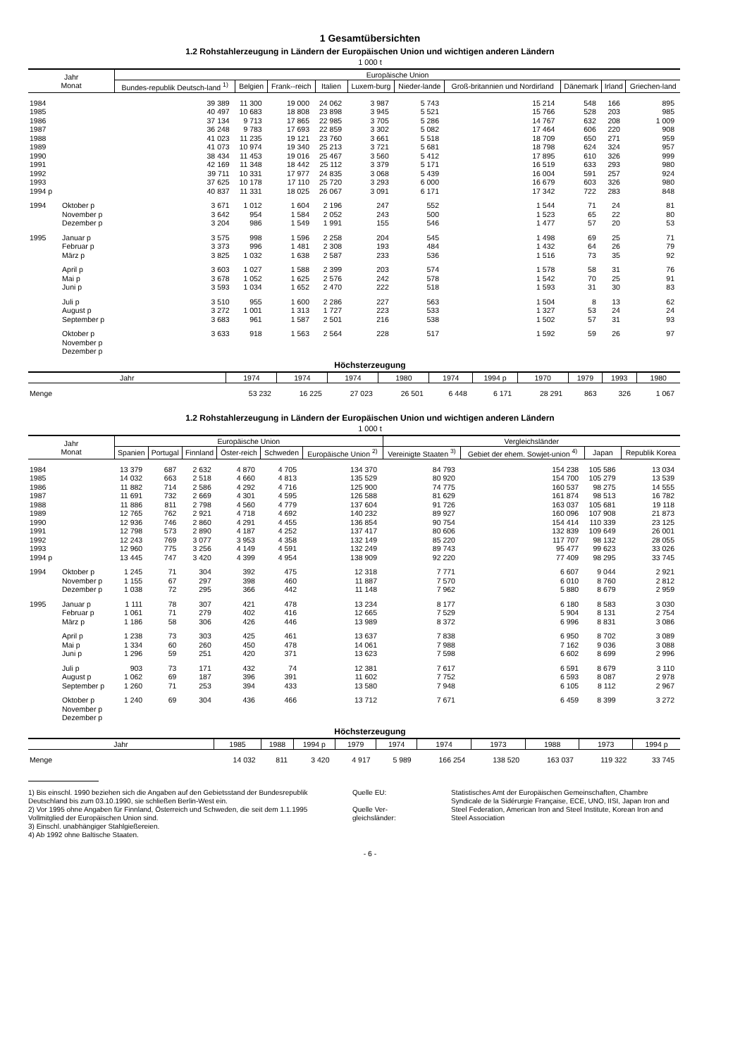1 Gesamtübersichten
1.2 Rohstahlerzeugung in Ländern der Europäischen Union und wichtigen anderen Ländern
1 000 t
| Jahr Monat | | Europäische Union | | | | | | | | | |
| --- | --- | --- | --- | --- | --- | --- | --- | --- | --- | --- | --- |
| | | Bundes-republik Deutsch-land <sup>1)</sup> | Belgien | Frank--reich | Italien | Luxem-burg | Nieder-lande | Groß-britannien und Nordirland | Dänemark | Irland | Griechen-land |
| 1984 | | 39 389 | 11 300 | 19 000 | 24 062 | 3 987 | 5 743 | 15 214 | 548 | 166 | 895 |
| 1985 | | 40 497 | 10 683 | 18 808 | 23 898 | 3 945 | 5 521 | 15 766 | 528 | 203 | 985 |
| 1986 | | 37 134 | 9 713 | 17 865 | 22 985 | 3 705 | 5 286 | 14 767 | 632 | 208 | 1 009 |
| 1987 | | 36 248 | 9 783 | 17 693 | 22 859 | 3 302 | 5 082 | 17 464 | 606 | 220 | 908 |
| 1988 | | 41 023 | 11 235 | 19 121 | 23 760 | 3 661 | 5 518 | 18 709 | 650 | 271 | 959 |
| 1989 | | 41 073 | 10 974 | 19 340 | 25 213 | 3 721 | 5 681 | 18 798 | 624 | 324 | 957 |
| 1990 | | 38 434 | 11 453 | 19 016 | 25 467 | 3 560 | 5 412 | 17 895 | 610 | 326 | 999 |
| 1991 | | 42 169 | 11 348 | 18 442 | 25 112 | 3 379 | 5 171 | 16 519 | 633 | 293 | 980 |
| 1992 | | 39 711 | 10 331 | 17 977 | 24 835 | 3 068 | 5 439 | 16 004 | 591 | 257 | 924 |
| 1993 | | 37 625 | 10 178 | 17 110 | 25 720 | 3 293 | 6 000 | 16 679 | 603 | 326 | 980 |
| 1994 p | | 40 837 | 11 331 | 18 025 | 26 067 | 3 091 | 6 171 | 17 342 | 722 | 283 | 848 |
| 1994 | Oktober p | 3 671 | 1 012 | 1 604 | 2 196 | 247 | 552 | 1 544 | 71 | 24 | 81 |
| | November p | 3 642 | 954 | 1 584 | 2 052 | 243 | 500 | 1 523 | 65 | 22 | 80 |
| | Dezember p | 3 204 | 986 | 1 549 | 1 991 | 155 | 546 | 1 477 | 57 | 20 | 53 |
| 1995 | Januar p | 3 575 | 998 | 1 596 | 2 258 | 204 | 545 | 1 498 | 69 | 25 | 71 |
| | Februar p | 3 373 | 996 | 1 481 | 2 308 | 193 | 484 | 1 432 | 64 | 26 | 79 |
| | März p | 3 825 | 1 032 | 1 638 | 2 587 | 233 | 536 | 1 516 | 73 | 35 | 92 |
| | April p | 3 603 | 1 027 | 1 588 | 2 399 | 203 | 574 | 1 578 | 58 | 31 | 76 |
| | Mai p | 3 678 | 1 052 | 1 625 | 2 576 | 242 | 578 | 1 542 | 70 | 25 | 91 |
| | Juni p | 3 593 | 1 034 | 1 652 | 2 470 | 222 | 518 | 1 593 | 31 | 30 | 83 |
| | Juli p | 3 510 | 955 | 1 600 | 2 286 | 227 | 563 | 1 504 | 8 | 13 | 62 |
| | August p | 3 272 | 1 001 | 1 313 | 1 727 | 223 | 533 | 1 327 | 53 | 24 | 24 |
| | September p | 3 683 | 961 | 1 587 | 2 501 | 216 | 538 | 1 502 | 57 | 31 | 93 |
| | Oktober p | 3 633 | 918 | 1 563 | 2 564 | 228 | 517 | 1 592 | 59 | 26 | 97 |
| | November p | | | | | | | | | | |
| | Dezember p | | | | | | | | | | |
Höchsterzeugung
| Jahr | 1974 | 1974 | 1974 | 1980 | 1974 | 1994 p | 1970 | 1979 | 1993 | 1980 |
| --- | --- | --- | --- | --- | --- | --- | --- | --- | --- | --- |
| Menge | 53 232 | 16 225 | 27 023 | 26 501 | 6 448 | 6 171 | 28 291 | 863 | 326 | 1 067 |
1.2 Rohstahlerzeugung in Ländern der Europäischen Union und wichtigen anderen Ländern
1 000 t
| Jahr Monat | | Europäische Union | | | | | | Vergleichsländer | | | |
| --- | --- | --- | --- | --- | --- | --- | --- | --- | --- | --- | --- |
| | | Spanien | Portugal | Finnland | Öster-reich | Schweden | Europäische Union <sup>2)</sup> | Vereinigte Staaten <sup>3)</sup> | Gebiet der ehem. Sowjet-union <sup>4)</sup> | Japan | Republik Korea |
| 1984 | | 13 379 | 687 | 2 632 | 4 870 | 4 705 | 134 370 | 84 793 | 154 238 | 105 586 | 13 034 |
| 1985 | | 14 032 | 663 | 2 518 | 4 660 | 4 813 | 135 529 | 80 920 | 154 700 | 105 279 | 13 539 |
| 1986 | | 11 882 | 714 | 2 586 | 4 292 | 4 716 | 125 900 | 74 775 | 160 537 | 98 275 | 14 555 |
| 1987 | | 11 691 | 732 | 2 669 | 4 301 | 4 595 | 126 588 | 81 629 | 161 874 | 98 513 | 16 782 |
| 1988 | | 11 886 | 811 | 2 798 | 4 560 | 4 779 | 137 604 | 91 726 | 163 037 | 105 681 | 19 118 |
| 1989 | | 12 765 | 762 | 2 921 | 4 718 | 4 692 | 140 232 | 89 927 | 160 096 | 107 908 | 21 873 |
| 1990 | | 12 936 | 746 | 2 860 | 4 291 | 4 455 | 136 854 | 90 754 | 154 414 | 110 339 | 23 125 |
| 1991 | | 12 798 | 573 | 2 890 | 4 187 | 4 252 | 137 417 | 80 606 | 132 839 | 109 649 | 26 001 |
| 1992 | | 12 243 | 769 | 3 077 | 3 953 | 4 358 | 132 149 | 85 220 | 117 707 | 98 132 | 28 055 |
| 1993 | | 12 960 | 775 | 3 256 | 4 149 | 4 591 | 132 249 | 89 743 | 95 477 | 99 623 | 33 026 |
| 1994 p | | 13 445 | 747 | 3 420 | 4 399 | 4 954 | 138 909 | 92 220 | 77 409 | 98 295 | 33 745 |
| 1994 | Oktober p | 1 245 | 71 | 304 | 392 | 475 | 12 318 | 7 771 | 6 607 | 9 044 | 2 921 |
| | November p | 1 155 | 67 | 297 | 398 | 460 | 11 887 | 7 570 | 6 010 | 8 760 | 2 812 |
| | Dezember p | 1 038 | 72 | 295 | 366 | 442 | 11 148 | 7 962 | 5 880 | 8 679 | 2 959 |
| 1995 | Januar p | 1 111 | 78 | 307 | 421 | 478 | 13 234 | 8 177 | 6 180 | 8 583 | 3 030 |
| | Februar p | 1 061 | 71 | 279 | 402 | 416 | 12 665 | 7 529 | 5 904 | 8 131 | 2 754 |
| | März p | 1 186 | 58 | 306 | 426 | 446 | 13 989 | 8 372 | 6 996 | 8 831 | 3 086 |
| | April p | 1 238 | 73 | 303 | 425 | 461 | 13 637 | 7 838 | 6 950 | 8 702 | 3 089 |
| | Mai p | 1 334 | 60 | 260 | 450 | 478 | 14 061 | 7 988 | 7 162 | 9 036 | 3 088 |
| | Juni p | 1 296 | 59 | 251 | 420 | 371 | 13 623 | 7 598 | 6 602 | 8 699 | 2 996 |
| | Juli p | 903 | 73 | 171 | 432 | 74 | 12 381 | 7 617 | 6 591 | 8 679 | 3 110 |
| | August p | 1 062 | 69 | 187 | 396 | 391 | 11 602 | 7 752 | 6 593 | 8 087 | 2 978 |
| | September p | 1 260 | 71 | 253 | 394 | 433 | 13 580 | 7 948 | 6 105 | 8 112 | 2 967 |
| | Oktober p | 1 240 | 69 | 304 | 436 | 466 | 13 712 | 7 671 | 6 459 | 8 399 | 3 272 |
| | November p | | | | | | | | | | |
| | Dezember p | | | | | | | | | | |
Höchsterzeugung
| Jahr | 1985 | 1988 | 1994 p | 1979 | 1974 | 1974 | 1973 | 1988 | 1973 | 1994 p |
| --- | --- | --- | --- | --- | --- | --- | --- | --- | --- | --- |
| Menge | 14 032 | 811 | 3 420 | 4 917 | 5 989 | 166 254 | 138 520 | 163 037 | 119 322 | 33 745 |
1) Bis einschl. 1990 beziehen sich die Angaben auf den Gebietsstand der Bundesrepublik Deutschland bis zum 03.10.1990, sie schließen Berlin-West ein.
2) Vor 1995 ohne Angaben für Finnland, Österreich und Schweden, die seit dem 1.1.1995 Vollmitglied der Europäischen Union sind.
3) Einschl. unabhängiger Stahlgießereien.
4) Ab 1992 ohne Baltische Staaten.
Quelle EU:
Quelle Ver-gleichsländer:
Statistisches Amt der Europäischen Gemeinschaften, Chambre Syndicale de la Sidérurgie Française, ECE, UNO, IISI, Japan Iron and Steel Federation, American Iron and Steel Institute, Korean Iron and Steel Association
- 6 -